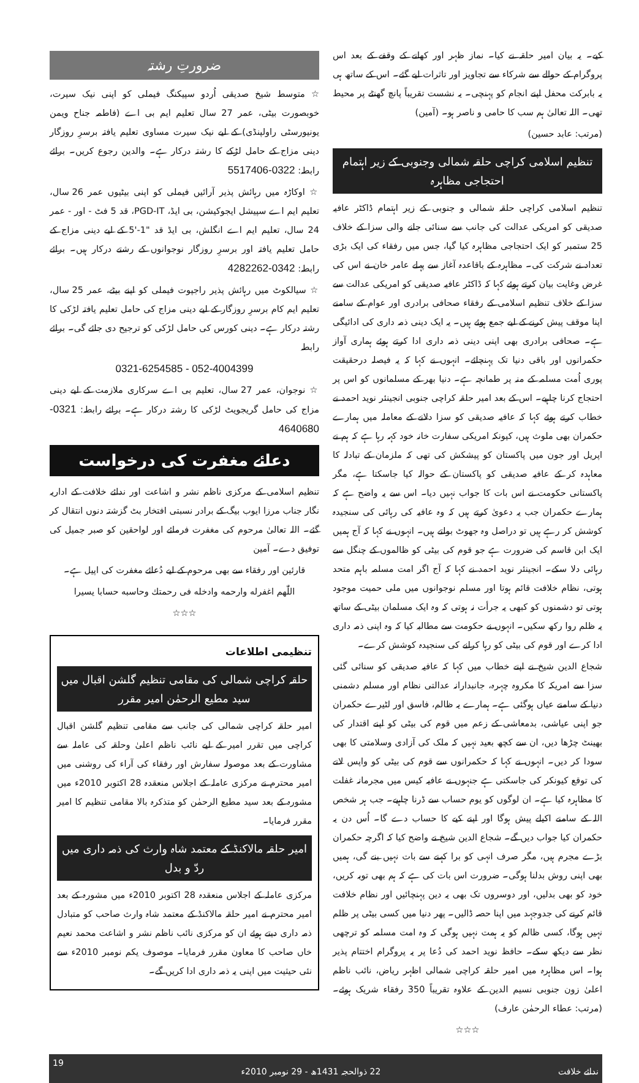کیے۔ یہ بیان امیر حلقہ نے کیا۔ نماز ظہر اور کھانے کے وقفے کے بعد اس پروگرام کے حوالے سے شرکاء سے تجاویز اور تاثرات لیے گئے۔ اس کے ساتھ ہی یہ بابرکت محفل اپنے انجام کو پہنچی۔ یہ نشست تقریباً پانچ گھنٹے پر محیط تھی۔ اللہ تعالیٰ ہم سب کا حامی و ناصر ہو۔ (آمین)
(مرتب: عابد حسین)
تنظیم اسلامی کراچی حلقہ شمالی وجنوبی کے زیر اہتمام احتجاجی مظاہرہ
تنظیم اسلامی کراچی حلقہ شمالی و جنوبی کے زیر اہتمام ڈاکٹر عافیہ صدیقی کو امریکی عدالت کی جانب سے سنائی جانے والی سزا کے خلاف 25 ستمبر کو ایک احتجاجی مظاہرہ کیا گیا، جس میں رفقاء کی ایک بڑی تعداد نے شرکت کی۔ مظاہرہ کے باقاعدہ آغاز سے پہلے عامر خان نے اس کی غرض وغایت بیان کرتے ہوئے کہا کہ ڈاکٹر عافیہ صدیقی کو امریکی عدالت سے سزا کے خلاف تنظیم اسلامی کے رفقاء صحافی برادری اور عوام کے سامنے اپنا موقف پیش کرنے کے لیے جمع ہوئے ہیں۔ یہ ایک دینی ذمہ داری کی ادائیگی ہے۔ صحافی برادری بھی اپنی دینی ذمہ داری ادا کرتے ہوئے ہماری آواز حکمرانوں اور باقی دنیا تک پہنچائے۔ انہوں نے کہا کہ یہ فیصلہ درحقیقت پوری اُمت مسلمہ کے منہ پر طمانچہ ہے۔ دنیا بھر کے مسلمانوں کو اس پر احتجاج کرنا چاہیے۔ اس کے بعد امیر حلقہ کراچی جنوبی انجینئر نوید احمد نے خطاب کرتے ہوئے کہا کہ عافیہ صدیقی کو سزا دلانے کے معاملہ میں ہمارے حکمران بھی ملوث ہیں، کیونکہ امریکی سفارت خانہ خود کہہ رہا ہے کہ ہم نے اپریل اور جون میں پاکستان کو پیشکش کی تھی کہ ملزمان کے تبادلہ کا معاہدہ کر کے عافیہ صدیقی کو پاکستان کے حوالہ کیا جاسکتا ہے، مگر پاکستانی حکومت نے اس بات کا جواب نہیں دیا۔ اس سے یہ واضح ہے کہ ہمارے حکمران جب یہ دعویٰ کرتے ہیں کہ وہ عافیہ کی رہائی کی سنجیدہ کوشش کر رہے ہیں تو دراصل وہ جھوٹ بولتے ہیں۔ انہوں نے کہا کہ آج ہمیں ایک ابن قاسم کی ضرورت ہے جو قوم کی بیٹی کو ظالموں کے چنگل سے رہائی دلا سکے۔ انجینئر نوید احمد نے کہا کہ آج اگر امت مسلمہ باہم متحد ہوتی، نظام خلافت قائم ہوتا اور مسلم نوجوانوں میں ملی حمیت موجود ہوتی تو دشمنوں کو کبھی یہ جرأت نہ ہوتی کہ وہ ایک مسلمان بیٹی کے ساتھ یہ ظلم روا رکھ سکیں۔ انہوں نے حکومت سے مطالبہ کیا کہ وہ اپنی ذمہ داری ادا کرے اور قوم کی بیٹی کو رہا کرانے کی سنجیدہ کوشش کرے۔
شجاع الدین شیخ نے اپنے خطاب میں کہا کہ عافیہ صدیقی کو سنائی گئی سزا سے امریکہ کا مکروہ چہرہ، جانبدارانہ عدالتی نظام اور مسلم دشمنی دنیا کے سامنے عیاں ہوگئی ہے۔ ہمارے یہ ظالم، فاسق اور لٹیرے حکمران جو اپنی عیاشی، بدمعاشی کے زعم میں قوم کی بیٹی کو اپنے اقتدار کی بھینٹ چڑھا دیں، ان سے کچھ بعید نہیں کہ ملک کی آزادی وسلامتی کا بھی سودا کر دیں۔ انہوں نے کہا کہ حکمرانوں سے قوم کی بیٹی کو واپس لانے کی توقع کیونکر کی جاسکتی ہے جنہوں نے عافیہ کیس میں مجرمانہ غفلت کا مظاہرہ کیا ہے۔ ان لوگوں کو یوم حساب سے ڈرنا چاہیے۔ جب ہر شخص اللہ کے سامنے اکیلے پیش ہوگا اور اپنے کیے کا حساب دے گا۔ اُس دن یہ حکمران کیا جواب دیں گے۔ شجاع الدین شیخ نے واضح کیا کہ اگرچہ حکمران بڑے مجرم ہیں، مگر صرف انہی کو برا کہنے سے بات نہیں بنے گی، ہمیں بھی اپنی روش بدلنا ہوگی۔ ضرورت اس بات کی ہے کہ ہم بھی توبہ کریں، خود کو بھی بدلیں، اور دوسروں تک بھی یہ دین پہنچائیں اور نظام خلافت قائم کرنے کی جدوجہد میں اپنا حصہ ڈالیں۔ پھر دنیا میں کسی بیٹی پر ظلم نہیں ہوگا، کسی ظالم کو یہ ہمت نہیں ہوگی کہ وہ امت مسلمہ کو ترچھی نظر سے دیکھ سکے۔ حافظ نوید احمد کی دُعا پر یہ پروگرام اختتام پذیر ہوا۔ اس مظاہرہ میں امیر حلقہ کراچی شمالی اظہر ریاض، نائب ناظم اعلیٰ زون جنوبی نسیم الدین کے علاوہ تقریباً 350 رفقاء شریک ہوئے۔ (مرتب: عطاء الرحمٰن عارف)
☆☆☆
ضرورتِ رشتہ
☆ متوسط شیخ صدیقی اُردو سپیکنگ فیملی کو اپنی نیک سیرت، خوبصورت بیٹی، عمر 27 سال تعلیم ایم بی اے (فاطمہ جناح ویمن یونیورسٹی راولپنڈی) کے لیے نیک سیرت مساوی تعلیم یافتہ برسرِ روزگار دینی مزاج کے حامل لڑکے کا رشتہ درکار ہے۔ والدین رجوع کریں۔ برائے رابطہ: 0322-5517406
☆ اوکاڑہ میں رہائش پذیر آرائیں فیملی کو اپنی بیٹیوں عمر 26 سال، تعلیم ایم اے سپیشل ایجوکیشن، بی ایڈ، PGD-IT، قد 5 فٹ - اور - عمر 24 سال، تعلیم ایم اے انگلش، بی ایڈ قد "1-'5 کے لیے دینی مزاج کے حامل تعلیم یافتہ اور برسرِ روزگار نوجوانوں کے رشتے درکار ہیں۔ برائے رابطہ: 0342-4282262
☆ سیالکوٹ میں رہائش پذیر راجپوت فیملی کو اپنے بیٹے، عمر 25 سال، تعلیم ایم کام برسرِ روزگار کے لیے دینی مزاج کی حامل تعلیم یافتہ لڑکی کا رشتہ درکار ہے۔ دینی کورس کی حامل لڑکی کو ترجیح دی جائے گی۔ برائے رابطہ
0321-6254585 - 052-4004399
☆ نوجوان، عمر 27 سال، تعلیم بی اے سرکاری ملازمت کے لیے دینی مزاج کی حامل گریجویٹ لڑکی کا رشتہ درکار ہے۔ برائے رابطہ: 0321-4640680
دعائے مغفرت کی درخواست
تنظیم اسلامی کے مرکزی ناظم نشر و اشاعت اور ندائے خلافت کے اداریہ نگار جناب مرزا ایوب بیگ کے برادر نسبتی افتخار بٹ گزشتہ دنوں انتقال کر گئے۔ اللہ تعالیٰ مرحوم کی مغفرت فرمائے اور لواحقین کو صبر جمیل کی توفیق دے۔ آمین
قارئین اور رفقاء سے بھی مرحوم کے لیے دُعائے مغفرت کی اپیل ہے۔
اللّٰھم اغفرله وارحمه وادخله فی رحمتك وحاسبه حسابا یسیرا
☆☆☆
تنظیمی اطلاعات
حلقہ کراچی شمالی کی مقامی تنظیم گلشن اقبال میں سید مطیع الرحمٰن امیر مقرر
امیر حلقہ کراچی شمالی کی جانب سے مقامی تنظیم گلشن اقبال کراچی میں تقرر امیر کے لیے نائب ناظم اعلیٰ وحلقہ کی عاملہ سے مشاورت کے بعد موصولہ سفارش اور رفقاء کی آراء کی روشنی میں امیر محترم نے مرکزی عاملہ کے اجلاس منعقدہ 28 اکتوبر 2010ء میں مشورہ کے بعد سید مطیع الرحمٰن کو متذکرہ بالا مقامی تنظیم کا امیر مقرر فرمایا۔
امیر حلقہ مالاکنڈ کے معتمد شاہ وارث کی ذمہ داری میں ردّ و بدل
مرکزی عاملہ کے اجلاس منعقدہ 28 اکتوبر 2010ء میں مشورہ کے بعد امیر محترم نے امیر حلقہ مالاکنڈ کے معتمد شاہ وارث صاحب کو متبادل ذمہ داری دیتے ہوئے ان کو مرکزی نائب ناظم نشر و اشاعت محمد نعیم خاں صاحب کا معاون مقرر فرمایا۔ موصوف یکم نومبر 2010ء سے نئی حیثیت میں اپنی یہ ذمہ داری ادا کریں گے۔
ندائے خلافت 22 ذوالحجہ 1431ھ - 29 نومبر 2010ء 19